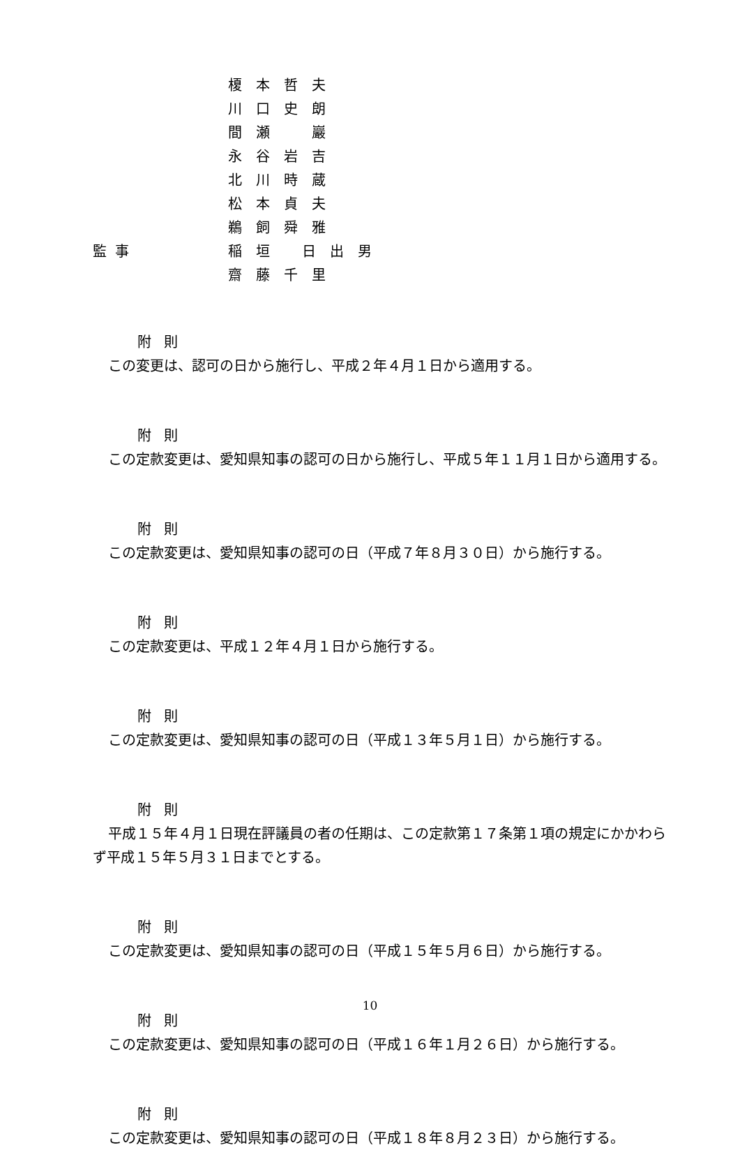榎本哲夫
川口史朗
間瀬　巖
永谷岩吉
北川時蔵
松本貞夫
鵜飼舜雅
監事 稲垣 日出男
齋藤千里
附則
この変更は、認可の日から施行し、平成２年４月１日から適用する。
附則
この定款変更は、愛知県知事の認可の日から施行し、平成５年１１月１日から適用する。
附則
この定款変更は、愛知県知事の認可の日（平成７年８月３０日）から施行する。
附則
この定款変更は、平成１２年４月１日から施行する。
附則
この定款変更は、愛知県知事の認可の日（平成１３年５月１日）から施行する。
附則
平成１５年４月１日現在評議員の者の任期は、この定款第１７条第１項の規定にかかわらず平成１５年５月３１日までとする。
附則
この定款変更は、愛知県知事の認可の日（平成１５年５月６日）から施行する。
附則
この定款変更は、愛知県知事の認可の日（平成１６年１月２６日）から施行する。
附則
この定款変更は、愛知県知事の認可の日（平成１８年８月２３日）から施行する。
10